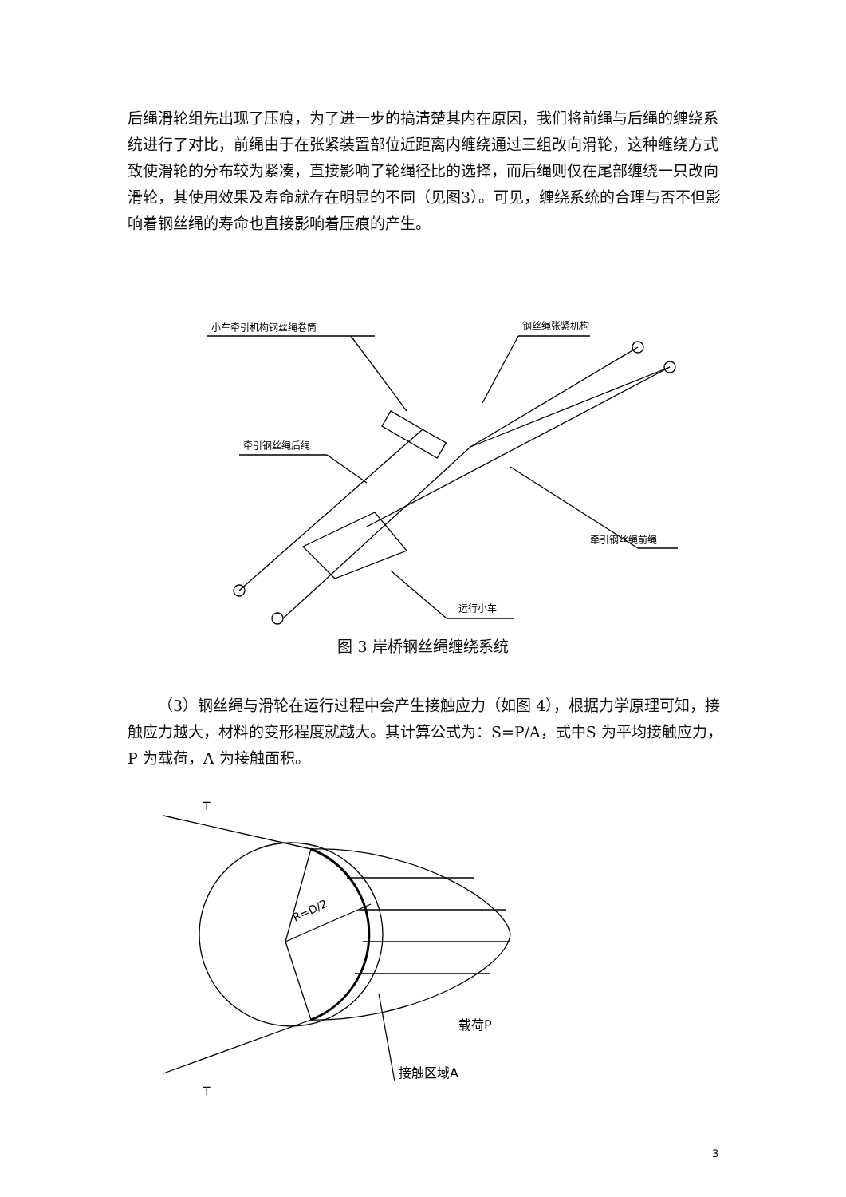后绳滑轮组先出现了压痕，为了进一步的搞清楚其内在原因，我们将前绳与后绳的缠绕系统进行了对比，前绳由于在张紧装置部位近距离内缠绕通过三组改向滑轮，这种缠绕方式致使滑轮的分布较为紧凑，直接影响了轮绳径比的选择，而后绳则仅在尾部缠绕一只改向滑轮，其使用效果及寿命就存在明显的不同（见图3）。可见，缠绕系统的合理与否不但影响着钢丝绳的寿命也直接影响着压痕的产生。
小车牵引机构钢丝绳卷筒
钢丝绳张紧机构
牵引钢丝绳后绳
牵引钢丝绳前绳
运行小车
图 3 岸桥钢丝绳缠绕系统
（3）钢丝绳与滑轮在运行过程中会产生接触应力（如图 4），根据力学原理可知，接触应力越大，材料的变形程度就越大。其计算公式为：S=P/A，式中S 为平均接触应力，P 为载荷，A 为接触面积。
T
T
R=D/2
载荷P
接触区域A
3